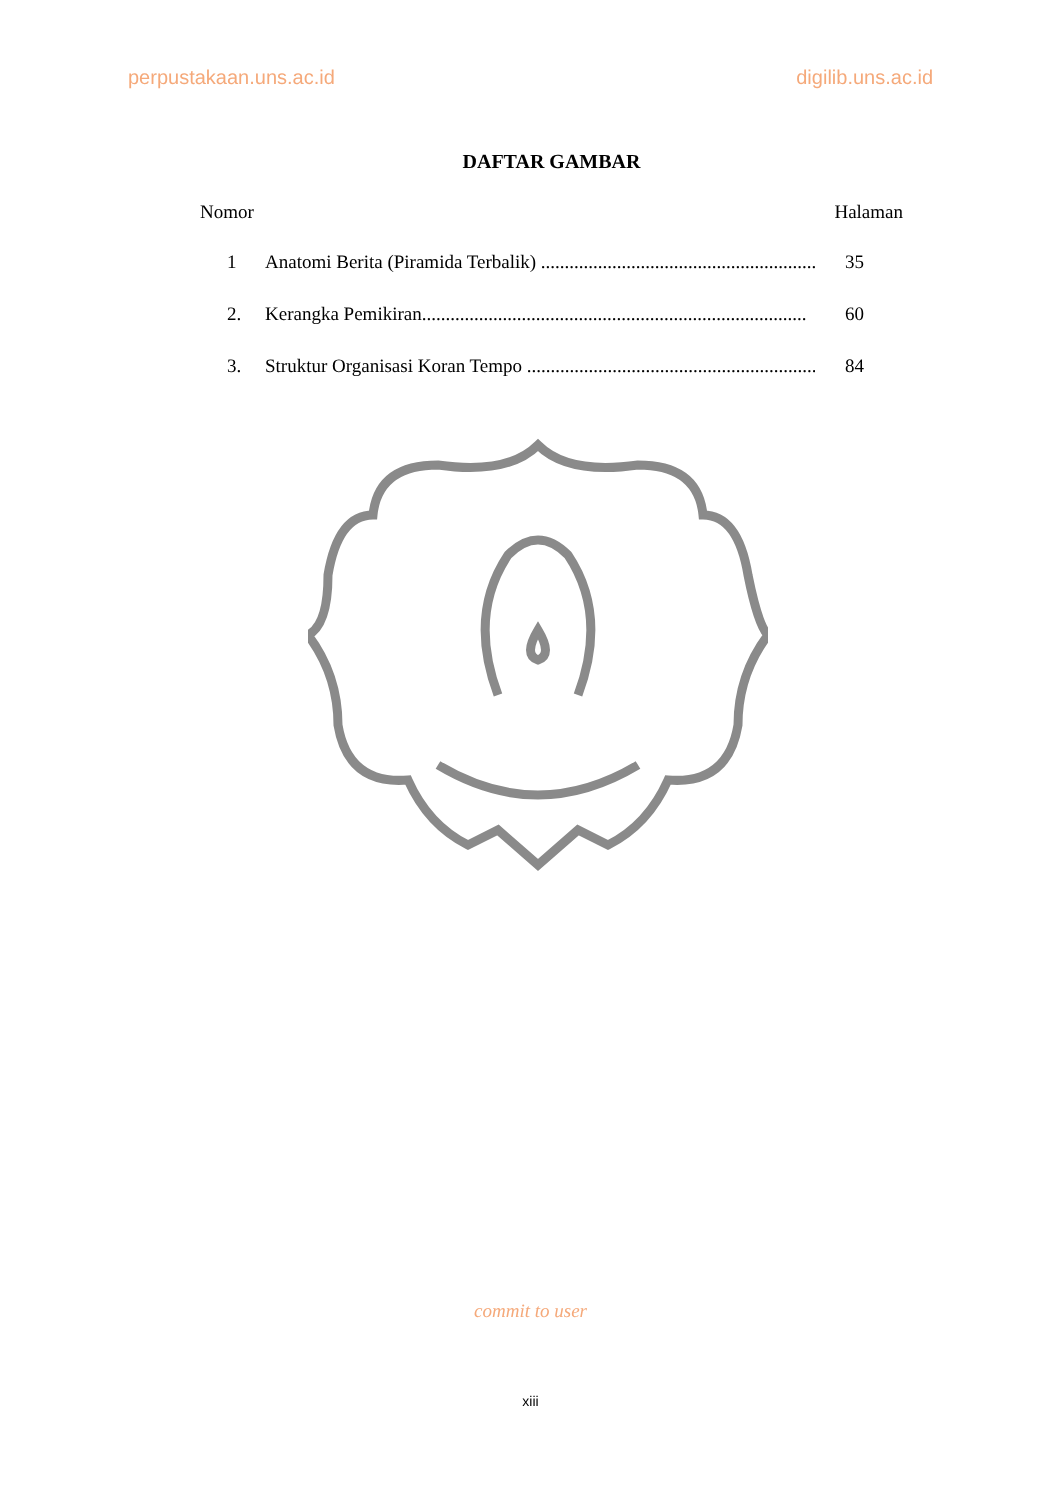perpustakaan.uns.ac.id digilib.uns.ac.id
DAFTAR GAMBAR
Nomor Halaman
1 Anatomi Berita (Piramida Terbalik) .......................................................... 35
2. Kerangka Pemikiran................................................................................. 60
3. Struktur Organisasi Koran Tempo .............................................................. 84
commit to user
xiii